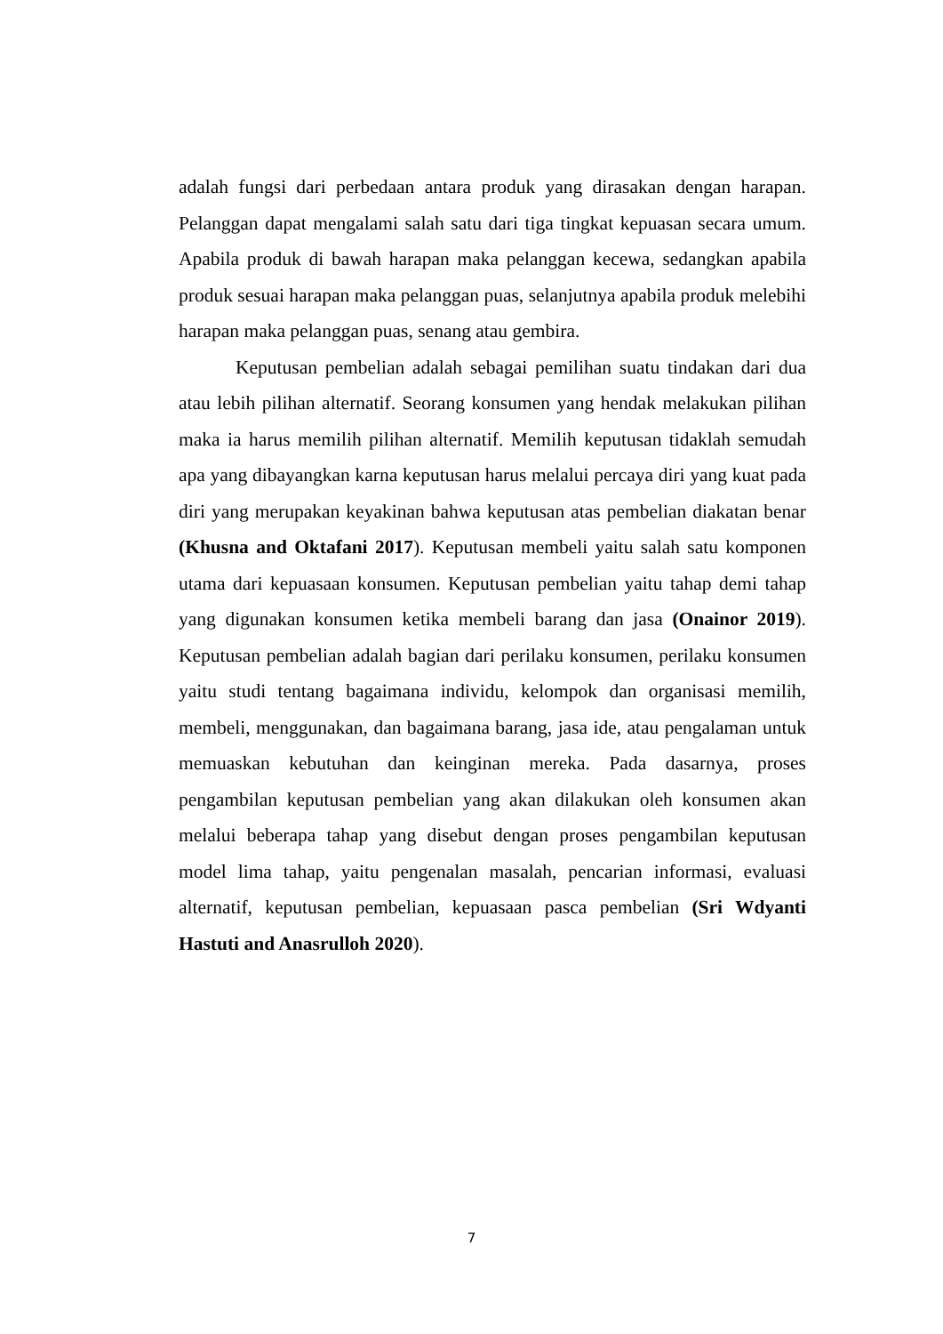adalah fungsi dari perbedaan antara produk yang dirasakan dengan harapan. Pelanggan dapat mengalami salah satu dari tiga tingkat kepuasan secara umum. Apabila produk di bawah harapan maka pelanggan kecewa, sedangkan apabila produk sesuai harapan maka pelanggan puas, selanjutnya apabila produk melebihi harapan maka pelanggan puas, senang atau gembira.
Keputusan pembelian adalah sebagai pemilihan suatu tindakan dari dua atau lebih pilihan alternatif. Seorang konsumen yang hendak melakukan pilihan maka ia harus memilih pilihan alternatif. Memilih keputusan tidaklah semudah apa yang dibayangkan karna keputusan harus melalui percaya diri yang kuat pada diri yang merupakan keyakinan bahwa keputusan atas pembelian diakatan benar (Khusna and Oktafani 2017). Keputusan membeli yaitu salah satu komponen utama dari kepuasaan konsumen. Keputusan pembelian yaitu tahap demi tahap yang digunakan konsumen ketika membeli barang dan jasa (Onainor 2019). Keputusan pembelian adalah bagian dari perilaku konsumen, perilaku konsumen yaitu studi tentang bagaimana individu, kelompok dan organisasi memilih, membeli, menggunakan, dan bagaimana barang, jasa ide, atau pengalaman untuk memuaskan kebutuhan dan keinginan mereka. Pada dasarnya, proses pengambilan keputusan pembelian yang akan dilakukan oleh konsumen akan melalui beberapa tahap yang disebut dengan proses pengambilan keputusan model lima tahap, yaitu pengenalan masalah, pencarian informasi, evaluasi alternatif, keputusan pembelian, kepuasaan pasca pembelian (Sri Wdyanti Hastuti and Anasrulloh 2020).
7